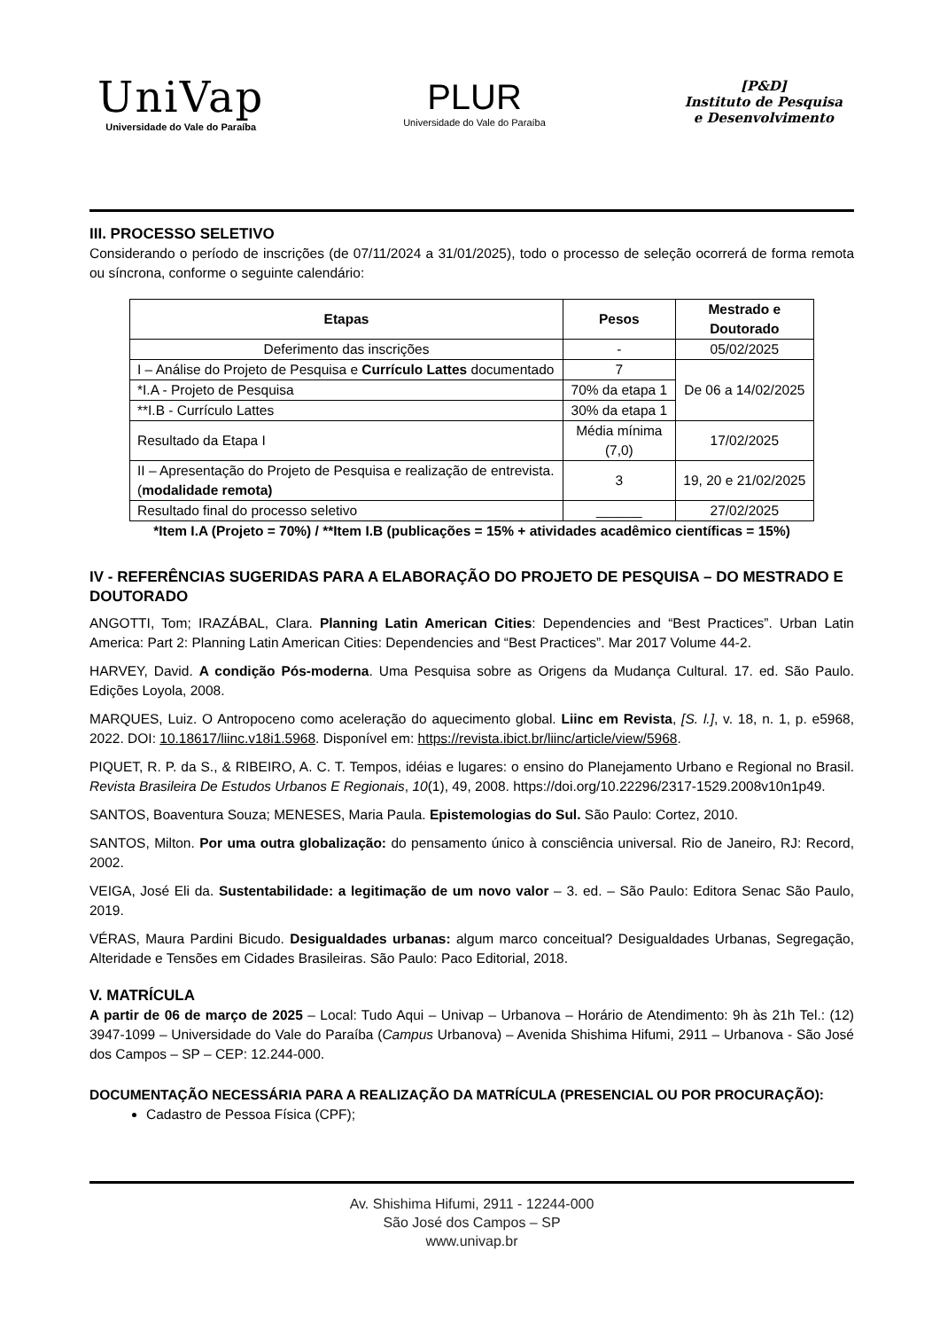UniVap
Universidade do Vale do Paraíba
PLUR
Universidade do Vale do Paraíba
[P&D]
Instituto de Pesquisa
e Desenvolvimento
III. PROCESSO SELETIVO
Considerando o período de inscrições (de 07/11/2024 a 31/01/2025), todo o processo de seleção ocorrerá de forma remota ou síncrona, conforme o seguinte calendário:
| Etapas | Pesos | Mestrado e Doutorado |
| --- | --- | --- |
| Deferimento das inscrições | - | 05/02/2025 |
| I – Análise do Projeto de Pesquisa e Currículo Lattes documentado | 7 | De 06 a 14/02/2025 |
| *I.A - Projeto de Pesquisa | 70% da etapa 1 | |
| **I.B - Currículo Lattes | 30% da etapa 1 | |
| Resultado da Etapa I | Média mínima (7,0) | 17/02/2025 |
| II – Apresentação do Projeto de Pesquisa e realização de entrevista. ( modalidade remota) | 3 | 19, 20 e 21/02/2025 |
| Resultado final do processo seletivo | ______ | 27/02/2025 |
*Item I.A (Projeto = 70%) / **Item I.B (publicações = 15% + atividades acadêmico científicas = 15%)
IV - REFERÊNCIAS SUGERIDAS PARA A ELABORAÇÃO DO PROJETO DE PESQUISA – DO MESTRADO E DOUTORADO
ANGOTTI, Tom; IRAZÁBAL, Clara. Planning Latin American Cities: Dependencies and “Best Practices”. Urban Latin America: Part 2: Planning Latin American Cities: Dependencies and “Best Practices”. Mar 2017 Volume 44-2.
HARVEY, David. A condição Pós-moderna. Uma Pesquisa sobre as Origens da Mudança Cultural. 17. ed. São Paulo. Edições Loyola, 2008.
MARQUES, Luiz. O Antropoceno como aceleração do aquecimento global. Liinc em Revista, [S. l.], v. 18, n. 1, p. e5968, 2022. DOI: 10.18617/liinc.v18i1.5968. Disponível em: https://revista.ibict.br/liinc/article/view/5968.
PIQUET, R. P. da S., & RIBEIRO, A. C. T. Tempos, idéias e lugares: o ensino do Planejamento Urbano e Regional no Brasil. Revista Brasileira De Estudos Urbanos E Regionais, 10(1), 49, 2008. https://doi.org/10.22296/2317-1529.2008v10n1p49.
SANTOS, Boaventura Souza; MENESES, Maria Paula. Epistemologias do Sul. São Paulo: Cortez, 2010.
SANTOS, Milton. Por uma outra globalização: do pensamento único à consciência universal. Rio de Janeiro, RJ: Record, 2002.
VEIGA, José Eli da. Sustentabilidade: a legitimação de um novo valor – 3. ed. – São Paulo: Editora Senac São Paulo, 2019.
VÉRAS, Maura Pardini Bicudo. Desigualdades urbanas: algum marco conceitual? Desigualdades Urbanas, Segregação, Alteridade e Tensões em Cidades Brasileiras. São Paulo: Paco Editorial, 2018.
V. MATRÍCULA
A partir de 06 de março de 2025 – Local: Tudo Aqui – Univap – Urbanova – Horário de Atendimento: 9h às 21h Tel.: (12) 3947-1099 – Universidade do Vale do Paraíba (Campus Urbanova) – Avenida Shishima Hifumi, 2911 – Urbanova - São José dos Campos – SP – CEP: 12.244-000.
DOCUMENTAÇÃO NECESSÁRIA PARA A REALIZAÇÃO DA MATRÍCULA (PRESENCIAL OU POR PROCURAÇÃO):
Cadastro de Pessoa Física (CPF);
Av. Shishima Hifumi, 2911 - 12244-000
São José dos Campos – SP
www.univap.br